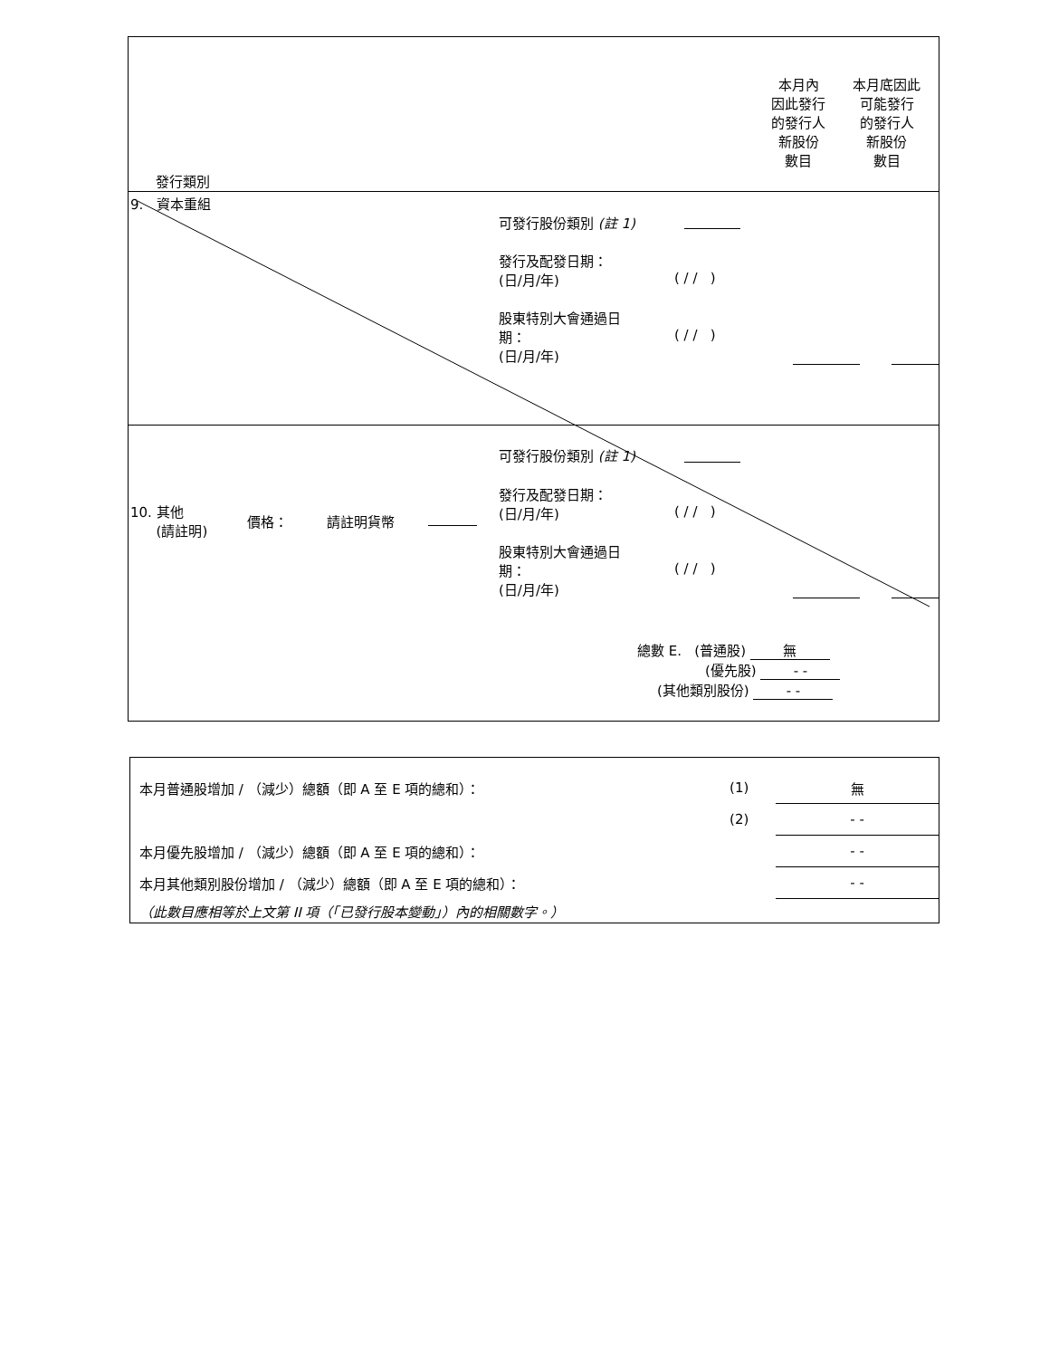發行類別
本月內
因此發行
的發行人
新股份
數目
本月底因此
可能發行
的發行人
新股份
數目
9. 資本重組
可發行股份類別 (註 1)
發行及配發日期：
(日/月/年)
( / / )
股東特別大會通過日
期：
(日/月/年)
( / / )
可發行股份類別 (註 1)
10. 其他
(請註明)
價格： 請註明貨幣
發行及配發日期：
(日/月/年)
( / / )
股東特別大會通過日
期：
(日/月/年)
( / / )
總數 E. (普通股) 無
(優先股) - -
(其他類別股份) - -
| 本月普通股增加 / （減少）總額（即 A 至 E 項的總和）： | (1) | 無 |
| | (2) | - - |
| 本月優先股增加 / （減少）總額（即 A 至 E 項的總和）： | | - - |
| 本月其他類別股份增加 / （減少）總額（即 A 至 E 項的總和）： | | - - |
| （此數目應相等於上文第 II 項（「已發行股本變動」）內的相關數字。） | | |